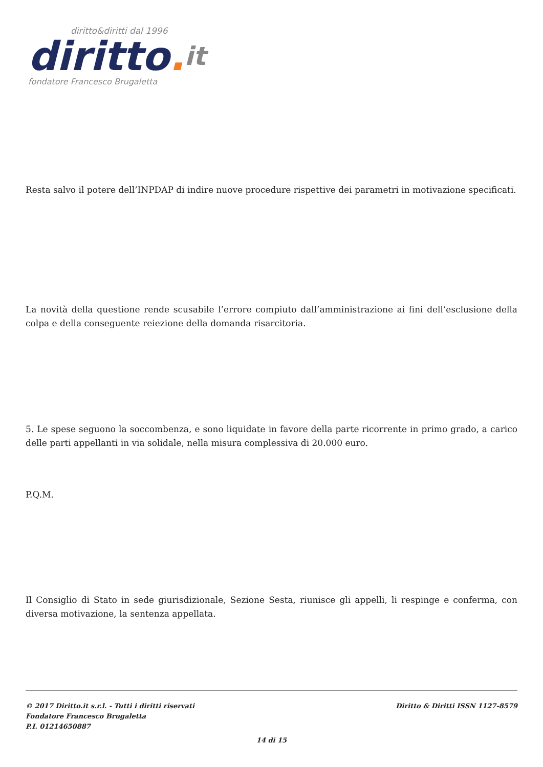diritto&diritti dal 1996
diritto. it
fondatore Francesco Brugaletta
Resta salvo il potere dell’INPDAP di indire nuove procedure rispettive dei parametri in motivazione specificati.
La novità della questione rende scusabile l’errore compiuto dall’amministrazione ai fini dell’esclusione della colpa e della conseguente reiezione della domanda risarcitoria.
5. Le spese seguono la soccombenza, e sono liquidate in favore della parte ricorrente in primo grado, a carico delle parti appellanti in via solidale, nella misura complessiva di 20.000 euro.
P.Q.M.
Il Consiglio di Stato in sede giurisdizionale, Sezione Sesta, riunisce gli appelli, li respinge e conferma, con diversa motivazione, la sentenza appellata.
© 2017 Diritto.it s.r.l. - Tutti i diritti riservati
Fondatore Francesco Brugaletta
P.I. 01214650887
Diritto & Diritti ISSN 1127-8579
14 di 15